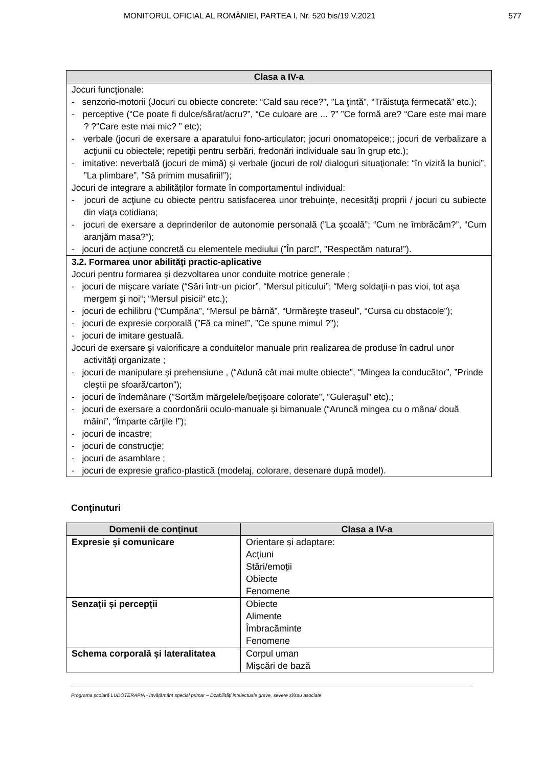MONITORUL OFICIAL AL ROMÂNIEI, PARTEA I, Nr. 520 bis/19.V.2021 577
| Clasa a IV-a |
| --- |
| Jocuri funcţionale: - senzorio-motorii (Jocuri cu obiecte concrete: “Cald sau rece?”, ”La ţintă”, “Trăistuţa fermecată” etc.); - perceptive (“Ce poate fi dulce/sărat/acru?”, “Ce culoare are ... ?” ”Ce formă are? “Care este mai mare ? ?“Care este mai mic? ” etc); - verbale (jocuri de exersare a aparatului fono-articulator; jocuri onomatopeice;; jocuri de verbalizare a acţiunii cu obiectele; repetiţii pentru serbări, fredonări individuale sau în grup etc.); - imitative: neverbală (jocuri de mimă) şi verbale (jocuri de rol/ dialoguri situaţionale: “în vizită la bunici”, ”La plimbare”, ”Să primim musafirii!”); Jocuri de integrare a abilităților formate în comportamentul individual: - jocuri de acţiune cu obiecte pentru satisfacerea unor trebuinţe, necesităţi proprii / jocuri cu subiecte din viaţa cotidiana; - jocuri de exersare a deprinderilor de autonomie personală (”La şcoală”; “Cum ne îmbrăcăm?”, “Cum aranjăm masa?”); - jocuri de acţiune concretă cu elementele mediului (”În parc!”, "Respectăm natura!”). |
| 3.2. Formarea unor abilităţi practic-aplicative Jocuri pentru formarea şi dezvoltarea unor conduite motrice generale ; - jocuri de mişcare variate (“Sări într-un picior”, “Mersul piticului”; “Merg soldaţii-n pas vioi, tot aşa mergem şi noi“; “Mersul pisicii“ etc.); - jocuri de echilibru (“Cumpăna”, “Mersul pe bârnă”, “Urmăreşte traseul”, “Cursa cu obstacole”); - jocuri de expresie corporală (”Fă ca mine!”, ”Ce spune mimul ?”); - jocuri de imitare gestuală. Jocuri de exersare şi valorificare a conduitelor manuale prin realizarea de produse în cadrul unor activităţi organizate ; - jocuri de manipulare şi prehensiune , (“Adună cât mai multe obiecte", “Mingea la conducător”, ”Prinde cleştii pe sfoară/carton”); - jocuri de îndemânare ("Sortăm mărgelele/bețișoare colorate”, ”Gulerașul” etc).; - jocuri de exersare a coordonării oculo-manuale şi bimanuale (“Aruncă mingea cu o mâna/ două mâini”, “Împarte cărţile !”); - jocuri de incastre; - jocuri de construcţie; - jocuri de asamblare ; - jocuri de expresie grafico-plastică (modelaj, colorare, desenare după model). |
Conţinuturi
| Domenii de conţinut | Clasa a IV-a |
| --- | --- |
| Expresie și comunicare | Orientare și adaptare: Acțiuni Stări/emoții Obiecte Fenomene |
| Senzații și percepții | Obiecte Alimente Îmbracăminte Fenomene |
| Schema corporală și lateralitatea | Corpul uman Mișcări de bază |
Programa şcolară LUDOTERAPIA - Învățământ special primar – Dzabilități intelectuale grave, severe și/sau asociate